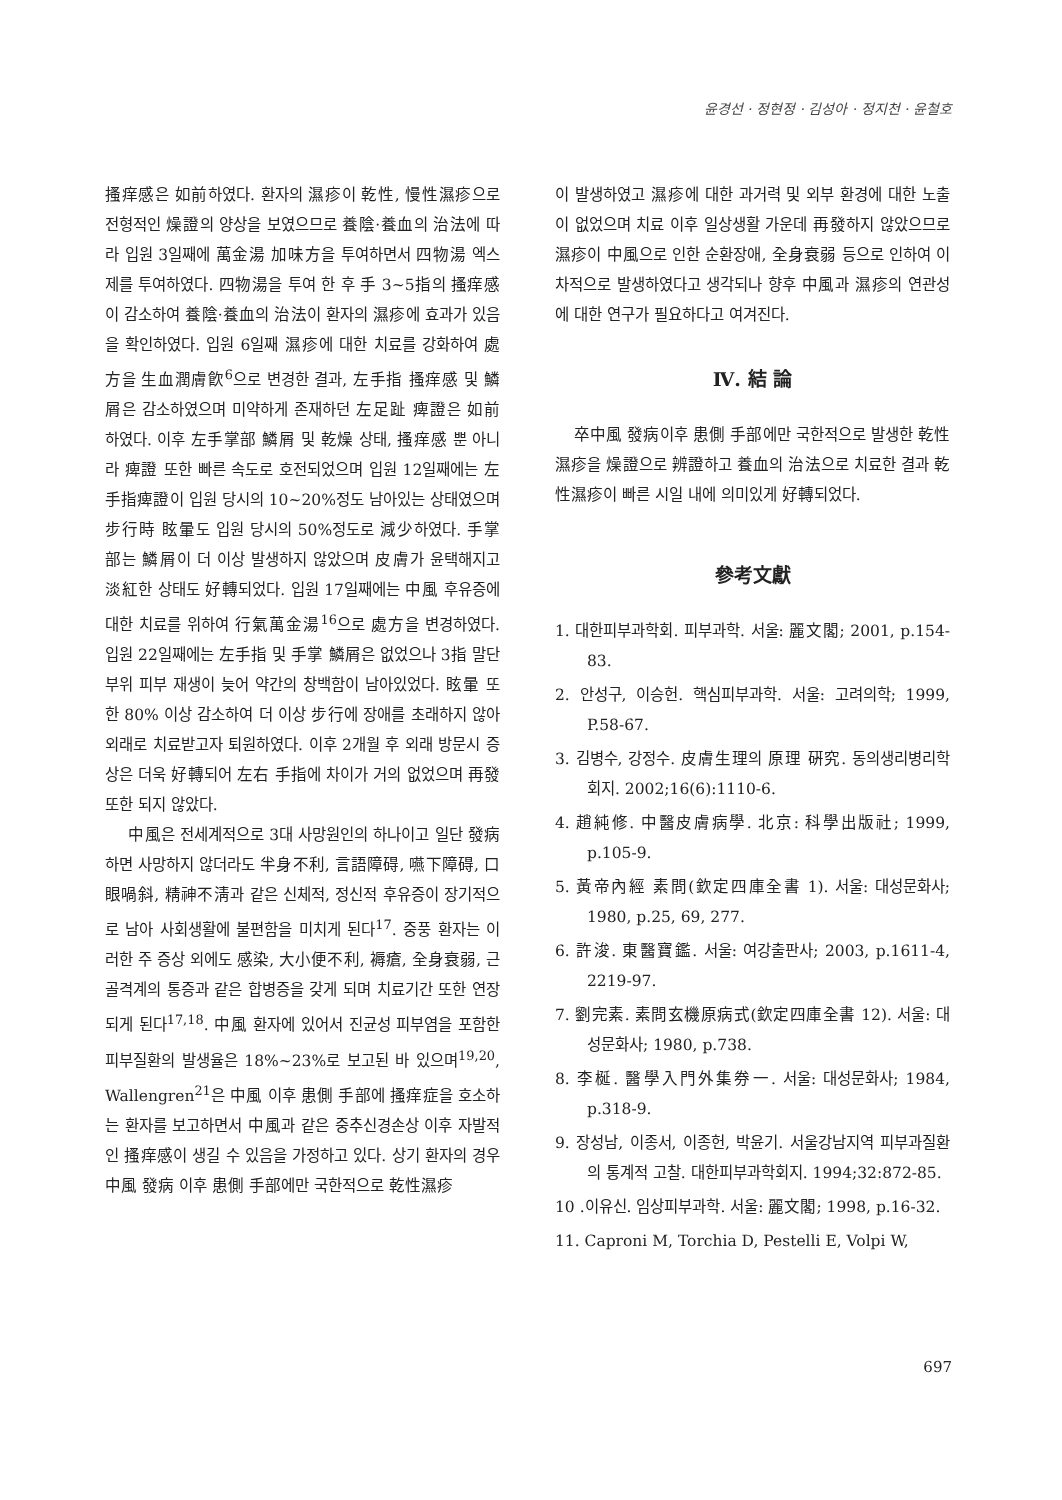윤경선 · 정현정 · 김성아 · 정지천 · 윤철호
搔痒感은 如前하였다. 환자의 濕疹이 乾性, 慢性濕疹으로 전형적인 燥證의 양상을 보였으므로 養陰·養血의 治法에 따라 입원 3일째에 萬金湯 加味方을 투여하면서 四物湯 엑스제를 투여하였다. 四物湯을 투여 한 후 手 3~5指의 搔痒感이 감소하여 養陰·養血의 治法이 환자의 濕疹에 효과가 있음을 확인하였다. 입원 6일째 濕疹에 대한 치료를 강화하여 處方을 生血潤膚飮<sup>6</sup>으로 변경한 결과, 左手指 搔痒感 및 鱗屑은 감소하였으며 미약하게 존재하던 左足趾 痺證은 如前하였다. 이후 左手掌部 鱗屑 및 乾燥 상태, 搔痒感 뿐 아니라 痺證 또한 빠른 속도로 호전되었으며 입원 12일째에는 左手指痺證이 입원 당시의 10~20%정도 남아있는 상태였으며 步行時 眩暈도 입원 당시의 50%정도로 減少하였다. 手掌部는 鱗屑이 더 이상 발생하지 않았으며 皮膚가 윤택해지고 淡紅한 상태도 好轉되었다. 입원 17일째에는 中風 후유증에 대한 치료를 위하여 行氣萬金湯<sup>16</sup>으로 處方을 변경하였다. 입원 22일째에는 左手指 및 手掌 鱗屑은 없었으나 3指 말단 부위 피부 재생이 늦어 약간의 창백함이 남아있었다. 眩暈 또한 80% 이상 감소하여 더 이상 步行에 장애를 초래하지 않아 외래로 치료받고자 퇴원하였다. 이후 2개월 후 외래 방문시 증상은 더욱 好轉되어 左右 手指에 차이가 거의 없었으며 再發 또한 되지 않았다.
中風은 전세계적으로 3대 사망원인의 하나이고 일단 發病하면 사망하지 않더라도 半身不利, 言語障碍, 嚥下障碍, 口眼喎斜, 精神不淸과 같은 신체적, 정신적 후유증이 장기적으로 남아 사회생활에 불편함을 미치게 된다<sup>17</sup>. 중풍 환자는 이러한 주 증상 외에도 感染, 大小便不利, 褥瘡, 全身衰弱, 근골격계의 통증과 같은 합병증을 갖게 되며 치료기간 또한 연장되게 된다<sup>17,18</sup>. 中風 환자에 있어서 진균성 피부염을 포함한 피부질환의 발생율은 18%~23%로 보고된 바 있으며<sup>19,20</sup>, Wallengren<sup>21</sup>은 中風 이후 患側 手部에 搔痒症을 호소하는 환자를 보고하면서 中風과 같은 중추신경손상 이후 자발적인 搔痒感이 생길 수 있음을 가정하고 있다. 상기 환자의 경우 中風 發病 이후 患側 手部에만 국한적으로 乾性濕疹
이 발생하였고 濕疹에 대한 과거력 및 외부 환경에 대한 노출이 없었으며 치료 이후 일상생활 가운데 再發하지 않았으므로 濕疹이 中風으로 인한 순환장애, 全身衰弱 등으로 인하여 이차적으로 발생하였다고 생각되나 향후 中風과 濕疹의 연관성에 대한 연구가 필요하다고 여겨진다.
Ⅳ. 結 論
卒中風 發病이후 患側 手部에만 국한적으로 발생한 乾性濕疹을 燥證으로 辨證하고 養血의 治法으로 치료한 결과 乾性濕疹이 빠른 시일 내에 의미있게 好轉되었다.
參考文獻
1. 대한피부과학회. 피부과학. 서울: 麗文閣; 2001, p.154-83.
2. 안성구, 이승헌. 핵심피부과학. 서울: 고려의학; 1999, P.58-67.
3. 김병수, 강정수. 皮膚生理의 原理 硏究. 동의생리병리학회지. 2002;16(6):1110-6.
4. 趙純修. 中醫皮膚病學. 北京: 科學出版社; 1999, p.105-9.
5. 黃帝內經 素問(欽定四庫全書 1). 서울: 대성문화사; 1980, p.25, 69, 277.
6. 許浚. 東醫寶鑑. 서울: 여강출판사; 2003, p.1611-4, 2219-97.
7. 劉完素. 素問玄機原病式(欽定四庫全書 12). 서울: 대성문화사; 1980, p.738.
8. 李梴. 醫學入門外集券一. 서울: 대성문화사; 1984, p.318-9.
9. 장성남, 이종서, 이종헌, 박윤기. 서울강남지역 피부과질환의 통계적 고찰. 대한피부과학회지. 1994;32:872-85.
10 .이유신. 임상피부과학. 서울: 麗文閣; 1998, p.16-32.
11. Caproni M, Torchia D, Pestelli E, Volpi W,
697